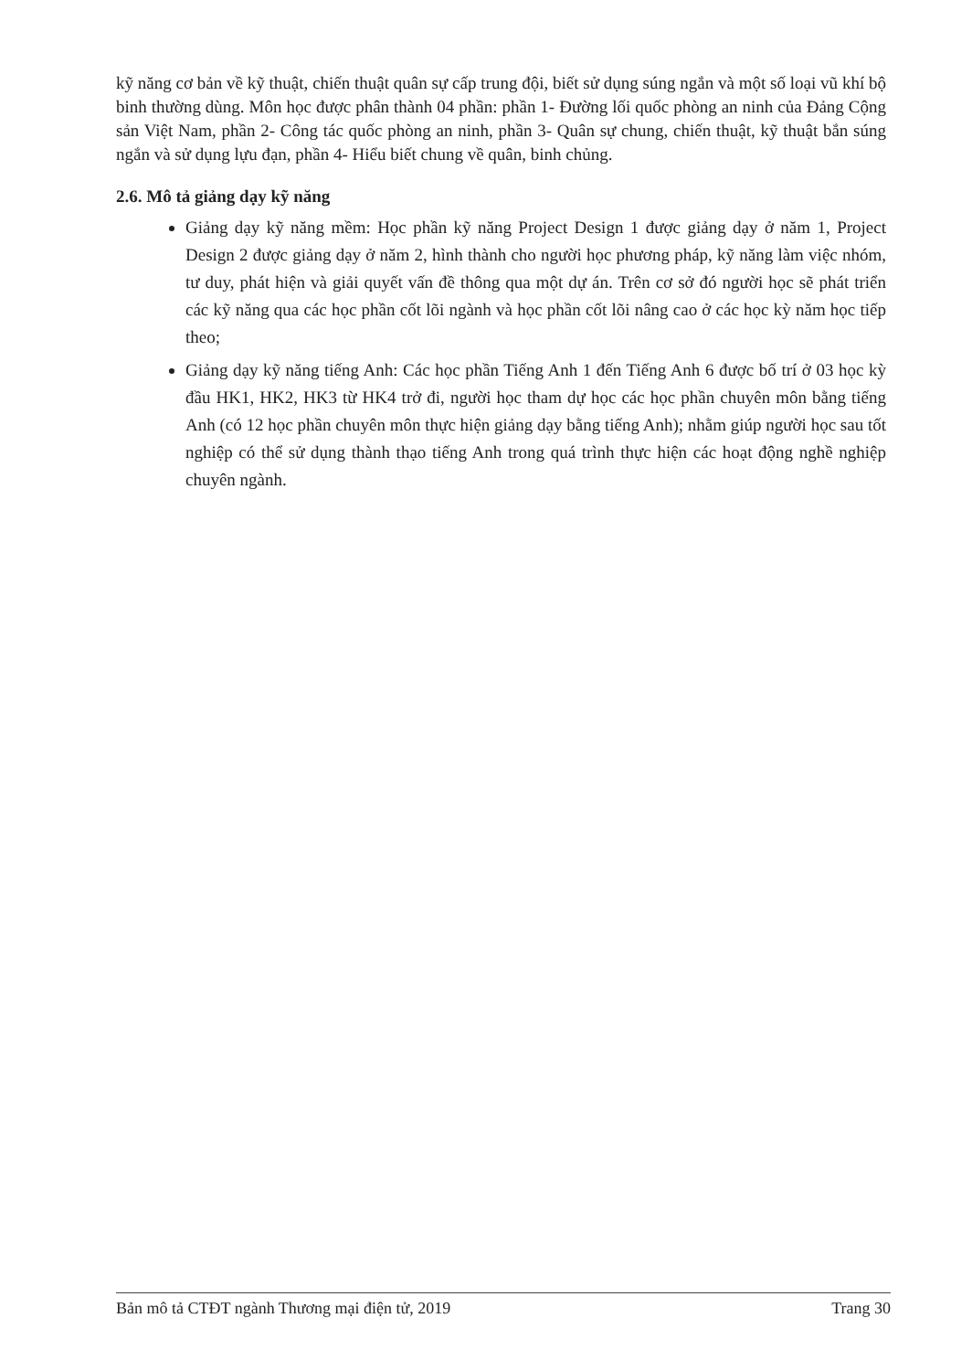kỹ năng cơ bản về kỹ thuật, chiến thuật quân sự cấp trung đội, biết sử dụng súng ngắn và một số loại vũ khí bộ binh thường dùng. Môn học được phân thành 04 phần: phần 1- Đường lối quốc phòng an ninh của Đảng Cộng sản Việt Nam, phần 2- Công tác quốc phòng an ninh, phần 3- Quân sự chung, chiến thuật, kỹ thuật bắn súng ngắn và sử dụng lựu đạn, phần 4- Hiểu biết chung về quân, binh chủng.
2.6. Mô tả giảng dạy kỹ năng
Giảng dạy kỹ năng mềm: Học phần kỹ năng Project Design 1 được giảng dạy ở năm 1, Project Design 2 được giảng dạy ở năm 2, hình thành cho người học phương pháp, kỹ năng làm việc nhóm, tư duy, phát hiện và giải quyết vấn đề thông qua một dự án. Trên cơ sở đó người học sẽ phát triển các kỹ năng qua các học phần cốt lõi ngành và học phần cốt lõi nâng cao ở các học kỳ năm học tiếp theo;
Giảng dạy kỹ năng tiếng Anh: Các học phần Tiếng Anh 1 đến Tiếng Anh 6 được bố trí ở 03 học kỳ đầu HK1, HK2, HK3 từ HK4 trở đi, người học tham dự học các học phần chuyên môn bằng tiếng Anh (có 12 học phần chuyên môn thực hiện giảng dạy bằng tiếng Anh); nhằm giúp người học sau tốt nghiệp có thể sử dụng thành thạo tiếng Anh trong quá trình thực hiện các hoạt động nghề nghiệp chuyên ngành.
Bản mô tả CTĐT ngành Thương mại điện tử, 2019 Trang 30